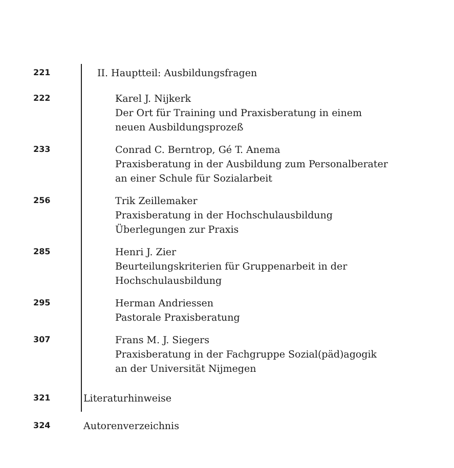221
II. Hauptteil: Ausbildungsfragen
222
Karel J. Nijkerk
Der Ort für Training und Praxisberatung in einem
neuen Ausbildungsprozeß
233
Conrad C. Berntrop, Gé T. Anema
Praxisberatung in der Ausbildung zum Personalberater
an einer Schule für Sozialarbeit
256
Trik Zeillemaker
Praxisberatung in der Hochschulausbildung
Überlegungen zur Praxis
285
Henri J. Zier
Beurteilungskriterien für Gruppenarbeit in der
Hochschulausbildung
295
Herman Andriessen
Pastorale Praxisberatung
307
Frans M. J. Siegers
Praxisberatung in der Fachgruppe Sozial(päd)agogik
an der Universität Nijmegen
321
Literaturhinweise
324
Autorenverzeichnis